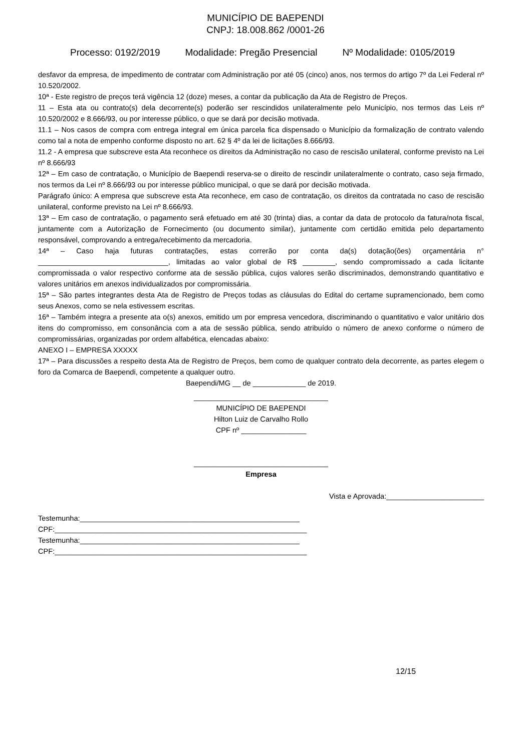MUNICÍPIO DE BAEPENDI
CNPJ: 18.008.862 /0001-26
Processo: 0192/2019 Modalidade: Pregão Presencial Nº Modalidade: 0105/2019
desfavor da empresa, de impedimento de contratar com Administração por até 05 (cinco) anos, nos termos do artigo 7º da Lei Federal nº 10.520/2002.
10ª - Este registro de preços terá vigência 12 (doze) meses, a contar da publicação da Ata de Registro de Preços.
11 – Esta ata ou contrato(s) dela decorrente(s) poderão ser rescindidos unilateralmente pelo Município, nos termos das Leis nº 10.520/2002 e 8.666/93, ou por interesse público, o que se dará por decisão motivada.
11.1 – Nos casos de compra com entrega integral em única parcela fica dispensado o Município da formalização de contrato valendo como tal a nota de empenho conforme disposto no art. 62 § 4º da lei de licitações 8.666/93.
11.2 - A empresa que subscreve esta Ata reconhece os direitos da Administração no caso de rescisão unilateral, conforme previsto na Lei nº 8.666/93
12ª – Em caso de contratação, o Município de Baependi reserva-se o direito de rescindir unilateralmente o contrato, caso seja firmado, nos termos da Lei nº 8.666/93 ou por interesse público municipal, o que se dará por decisão motivada.
Parágrafo único: A empresa que subscreve esta Ata reconhece, em caso de contratação, os direitos da contratada no caso de rescisão unilateral, conforme previsto na Lei nº 8.666/93.
13ª – Em caso de contratação, o pagamento será efetuado em até 30 (trinta) dias, a contar da data de protocolo da fatura/nota fiscal, juntamente com a Autorização de Fornecimento (ou documento similar), juntamente com certidão emitida pelo departamento responsável, comprovando a entrega/recebimento da mercadoria.
14ª – Caso haja futuras contratações, estas correrão por conta da(s) dotação(ões) orçamentária n° ________________________________, limitadas ao valor global de R$ ________, sendo compromissado a cada licitante compromissada o valor respectivo conforme ata de sessão pública, cujos valores serão discriminados, demonstrando quantitativo e valores unitários em anexos individualizados por compromissária.
15ª – São partes integrantes desta Ata de Registro de Preços todas as cláusulas do Edital do certame supramencionado, bem como seus Anexos, como se nela estivessem escritas.
16ª – Também integra a presente ata o(s) anexos, emitido um por empresa vencedora, discriminando o quantitativo e valor unitário dos itens do compromisso, em consonância com a ata de sessão pública, sendo atribuído o número de anexo conforme o número de compromissárias, organizadas por ordem alfabética, elencadas abaixo:
ANEXO I – EMPRESA XXXXX
17ª – Para discussões a respeito desta Ata de Registro de Preços, bem como de qualquer contrato dela decorrente, as partes elegem o foro da Comarca de Baependi, competente a qualquer outro.
Baependi/MG __ de _____________ de 2019.
_________________________________
MUNICÍPIO DE BAEPENDI
Hilton Luiz de Carvalho Rollo
CPF nº ________________
_________________________________
Empresa
Vista e Aprovada:________________________
Testemunha:______________________________________________________
CPF:______________________________________________________________
Testemunha:______________________________________________________
CPF:______________________________________________________________
12/15